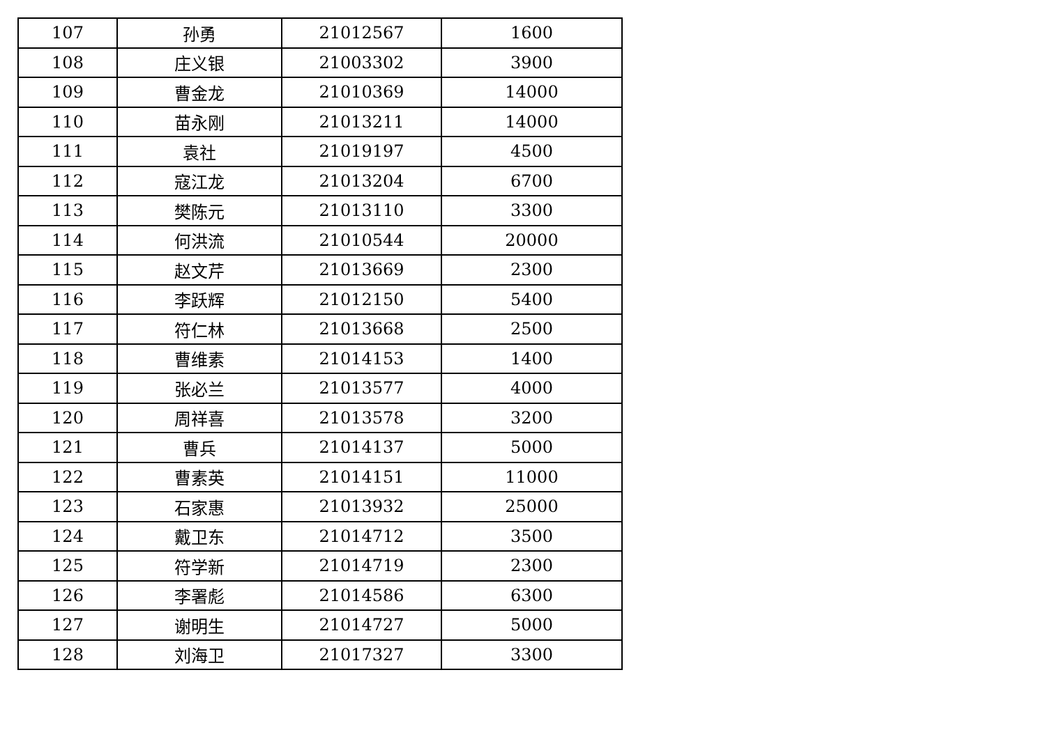| 107 | 孙勇 | 21012567 | 1600 |
| 108 | 庄义银 | 21003302 | 3900 |
| 109 | 曹金龙 | 21010369 | 14000 |
| 110 | 苗永刚 | 21013211 | 14000 |
| 111 | 袁社 | 21019197 | 4500 |
| 112 | 寇江龙 | 21013204 | 6700 |
| 113 | 樊陈元 | 21013110 | 3300 |
| 114 | 何洪流 | 21010544 | 20000 |
| 115 | 赵文芹 | 21013669 | 2300 |
| 116 | 李跃辉 | 21012150 | 5400 |
| 117 | 符仁林 | 21013668 | 2500 |
| 118 | 曹维素 | 21014153 | 1400 |
| 119 | 张必兰 | 21013577 | 4000 |
| 120 | 周祥喜 | 21013578 | 3200 |
| 121 | 曹兵 | 21014137 | 5000 |
| 122 | 曹素英 | 21014151 | 11000 |
| 123 | 石家惠 | 21013932 | 25000 |
| 124 | 戴卫东 | 21014712 | 3500 |
| 125 | 符学新 | 21014719 | 2300 |
| 126 | 李署彪 | 21014586 | 6300 |
| 127 | 谢明生 | 21014727 | 5000 |
| 128 | 刘海卫 | 21017327 | 3300 |